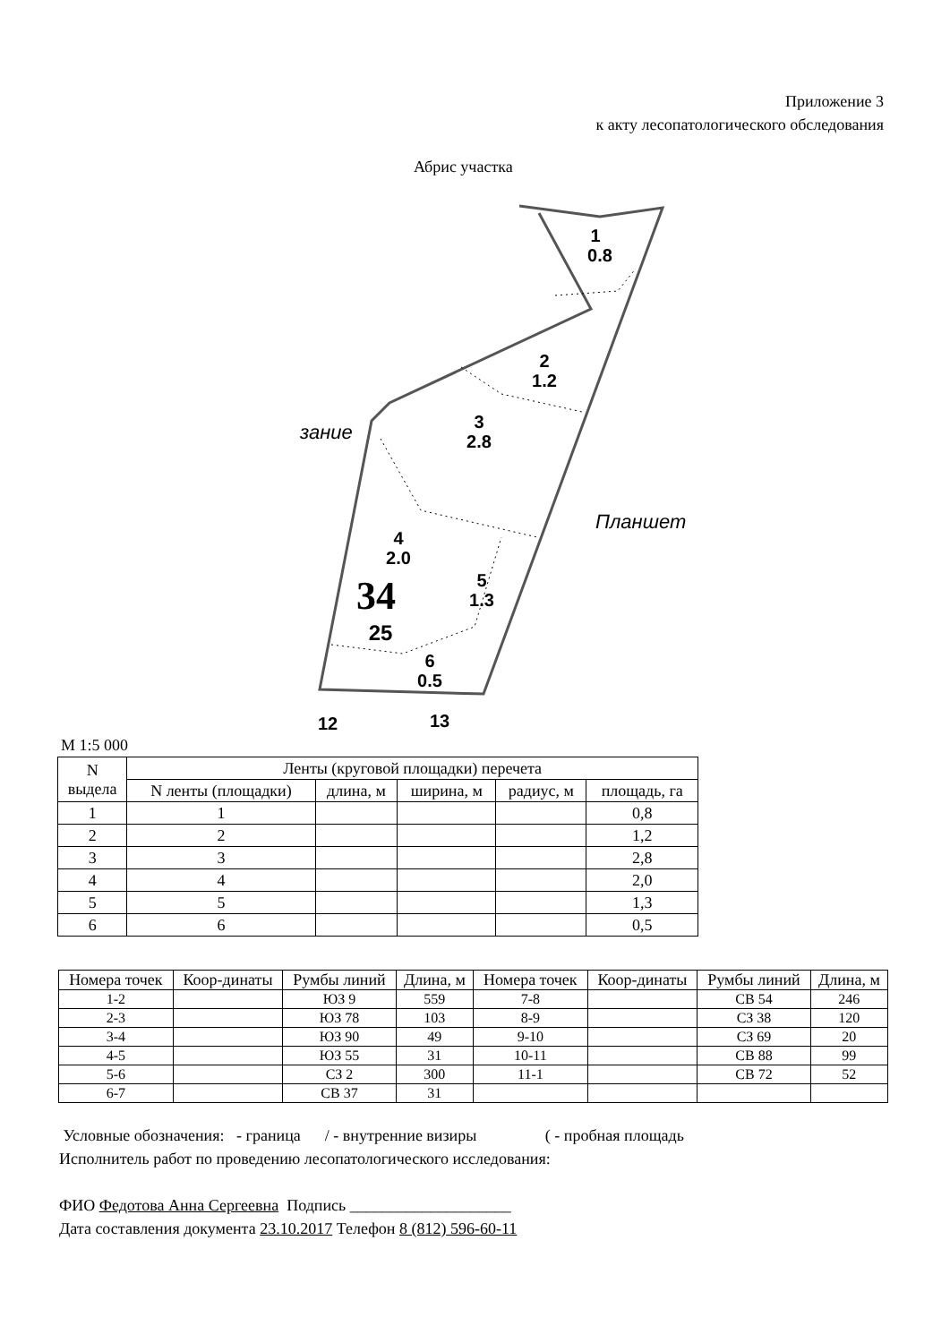Приложение 3
к акту лесопатологического обследования
Абрис участка
1
0.8
2
1.2
3
2.8
4
2.0
5
1.3
34
25
6
0.5
12
13
зание
Планшет
М 1:5 000
| N выдела | Ленты (круговой площадки) перечета | | | | |
| --- | --- | --- | --- | --- | --- |
| | N ленты (площадки) | длина, м | ширина, м | радиус, м | площадь, га |
| 1 | 1 | | | | 0,8 |
| 2 | 2 | | | | 1,2 |
| 3 | 3 | | | | 2,8 |
| 4 | 4 | | | | 2,0 |
| 5 | 5 | | | | 1,3 |
| 6 | 6 | | | | 0,5 |
| Номера точек | Коор-динаты | Румбы линий | Длина, м | Номера точек | Коор-динаты | Румбы линий | Длина, м |
| 1-2 | | ЮЗ 9 | 559 | 7-8 | | СВ 54 | 246 |
| 2-3 | | ЮЗ 78 | 103 | 8-9 | | СЗ 38 | 120 |
| 3-4 | | ЮЗ 90 | 49 | 9-10 | | СЗ 69 | 20 |
| 4-5 | | ЮЗ 55 | 31 | 10-11 | | СВ 88 | 99 |
| 5-6 | | СЗ 2 | 300 | 11-1 | | СВ 72 | 52 |
| 6-7 | | СВ 37 | 31 | | | | |
Условные обозначения: - граница / - внутренние визиры ( - пробная площадь
Исполнитель работ по проведению лесопатологического исследования:
ФИО Федотова Анна Сергеевна Подпись ____________________
Дата составления документа 23.10.2017 Телефон 8 (812) 596-60-11